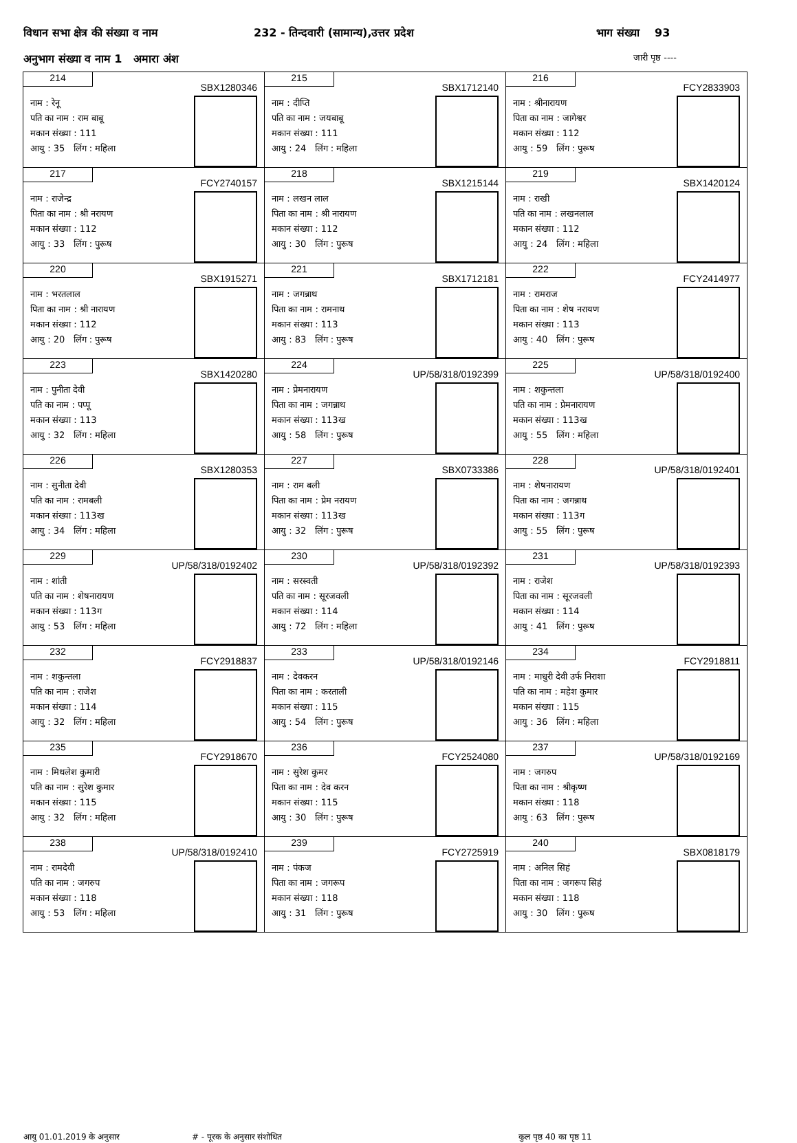विधान सभा क्षेत्र की संख्या व नाम 232 - तिन्दवारी (सामान्य),उत्तर प्रदेश भाग संख्या 93
अनुभाग संख्या व नाम 1 अमारा अंश जारी पृष्ठ ----
| 214 SBX1280346 नाम : रेनू पति का नाम : राम बाबू मकान संख्या : 111 आयु : 35 लिंग : महिला | 215 SBX1712140 नाम : दीप्ति पति का नाम : जयबाबू मकान संख्या : 111 आयु : 24 लिंग : महिला | 216 FCY2833903 नाम : श्रीनारायण पिता का नाम : जागेश्वर मकान संख्या : 112 आयु : 59 लिंग : पुरूष |
| 217 FCY2740157 नाम : राजेन्द्र पिता का नाम : श्री नरायण मकान संख्या : 112 आयु : 33 लिंग : पुरूष | 218 SBX1215144 नाम : लखन लाल पिता का नाम : श्री नारायण मकान संख्या : 112 आयु : 30 लिंग : पुरूष | 219 SBX1420124 नाम : राखी पति का नाम : लखनलाल मकान संख्या : 112 आयु : 24 लिंग : महिला |
| 220 SBX1915271 नाम : भरतलाल पिता का नाम : श्री नारायण मकान संख्या : 112 आयु : 20 लिंग : पुरूष | 221 SBX1712181 नाम : जगन्नाथ पिता का नाम : रामनाथ मकान संख्या : 113 आयु : 83 लिंग : पुरूष | 222 FCY2414977 नाम : रामराज पिता का नाम : शेष नरायण मकान संख्या : 113 आयु : 40 लिंग : पुरूष |
| 223 SBX1420280 नाम : पुनीता देवी पति का नाम : पप्पू मकान संख्या : 113 आयु : 32 लिंग : महिला | 224 UP/58/318/0192399 नाम : प्रेमनारायण पिता का नाम : जगन्नाथ मकान संख्या : 113ख आयु : 58 लिंग : पुरूष | 225 UP/58/318/0192400 नाम : शकुन्तला पति का नाम : प्रेमनारायण मकान संख्या : 113ख आयु : 55 लिंग : महिला |
| 226 SBX1280353 नाम : सुनीता देवी पति का नाम : रामबली मकान संख्या : 113ख आयु : 34 लिंग : महिला | 227 SBX0733386 नाम : राम बली पिता का नाम : प्रेम नरायण मकान संख्या : 113ख आयु : 32 लिंग : पुरूष | 228 UP/58/318/0192401 नाम : शेषनारायण पिता का नाम : जगन्नाथ मकान संख्या : 113ग आयु : 55 लिंग : पुरूष |
| 229 UP/58/318/0192402 नाम : शांती पति का नाम : शेषनारायण मकान संख्या : 113ग आयु : 53 लिंग : महिला | 230 UP/58/318/0192392 नाम : सरस्वती पति का नाम : सूरजवली मकान संख्या : 114 आयु : 72 लिंग : महिला | 231 UP/58/318/0192393 नाम : राजेश पिता का नाम : सूरजवली मकान संख्या : 114 आयु : 41 लिंग : पुरूष |
| 232 FCY2918837 नाम : शकुन्तला पति का नाम : राजेश मकान संख्या : 114 आयु : 32 लिंग : महिला | 233 UP/58/318/0192146 नाम : देवकरन पिता का नाम : करताली मकान संख्या : 115 आयु : 54 लिंग : पुरूष | 234 FCY2918811 नाम : माधुरी देवी उर्फ निराशा पति का नाम : महेश कुमार मकान संख्या : 115 आयु : 36 लिंग : महिला |
| 235 FCY2918670 नाम : मिथलेश कुमारी पति का नाम : सुरेश कुमार मकान संख्या : 115 आयु : 32 लिंग : महिला | 236 FCY2524080 नाम : सुरेश कुमर पिता का नाम : देव करन मकान संख्या : 115 आयु : 30 लिंग : पुरूष | 237 UP/58/318/0192169 नाम : जगरुप पिता का नाम : श्रीकृष्ण मकान संख्या : 118 आयु : 63 लिंग : पुरूष |
| 238 UP/58/318/0192410 नाम : रामदेवी पति का नाम : जगरुप मकान संख्या : 118 आयु : 53 लिंग : महिला | 239 FCY2725919 नाम : पंकज पिता का नाम : जगरूप मकान संख्या : 118 आयु : 31 लिंग : पुरूष | 240 SBX0818179 नाम : अनिल सिहं पिता का नाम : जगरूप सिहं मकान संख्या : 118 आयु : 30 लिंग : पुरूष |
आयु 01.01.2019 के अनुसार # - पूरक के अनुसार संशोधित कुल पृष्ठ 40 का पृष्ठ 11